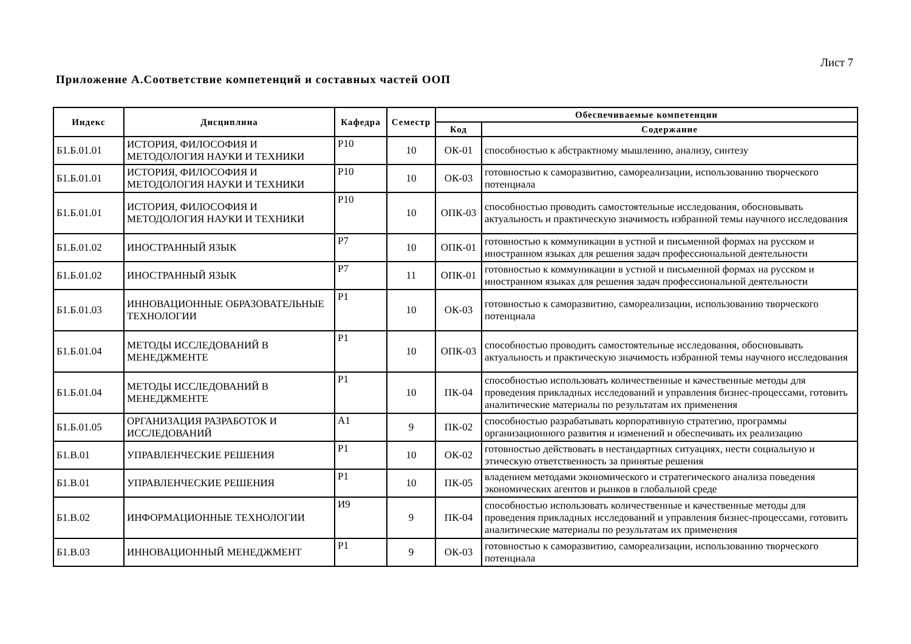Лист 7
Приложение А.Соответствие компетенций и составных частей ООП
| Индекс | Дисциплина | Кафедра | Семестр | Обеспечиваемые компетенции | |
| --- | --- | --- | --- | --- | --- |
| | | | | Код | Содержание |
| Б1.Б.01.01 | ИСТОРИЯ, ФИЛОСОФИЯ И МЕТОДОЛОГИЯ НАУКИ И ТЕХНИКИ | Р10 | 10 | ОК-01 | способностью к абстрактному мышлению, анализу, синтезу |
| Б1.Б.01.01 | ИСТОРИЯ, ФИЛОСОФИЯ И МЕТОДОЛОГИЯ НАУКИ И ТЕХНИКИ | Р10 | 10 | ОК-03 | готовностью к саморазвитию, самореализации, использованию творческого потенциала |
| Б1.Б.01.01 | ИСТОРИЯ, ФИЛОСОФИЯ И МЕТОДОЛОГИЯ НАУКИ И ТЕХНИКИ | Р10 | 10 | ОПК-03 | способностью проводить самостоятельные исследования, обосновывать актуальность и практическую значимость избранной темы научного исследования |
| Б1.Б.01.02 | ИНОСТРАННЫЙ ЯЗЫК | Р7 | 10 | ОПК-01 | готовностью к коммуникации в устной и письменной формах на русском и иностранном языках для решения задач профессиональной деятельности |
| Б1.Б.01.02 | ИНОСТРАННЫЙ ЯЗЫК | Р7 | 11 | ОПК-01 | готовностью к коммуникации в устной и письменной формах на русском и иностранном языках для решения задач профессиональной деятельности |
| Б1.Б.01.03 | ИННОВАЦИОННЫЕ ОБРАЗОВАТЕЛЬНЫЕ ТЕХНОЛОГИИ | Р1 | 10 | ОК-03 | готовностью к саморазвитию, самореализации, использованию творческого потенциала |
| Б1.Б.01.04 | МЕТОДЫ ИССЛЕДОВАНИЙ В МЕНЕДЖМЕНТЕ | Р1 | 10 | ОПК-03 | способностью проводить самостоятельные исследования, обосновывать актуальность и практическую значимость избранной темы научного исследования |
| Б1.Б.01.04 | МЕТОДЫ ИССЛЕДОВАНИЙ В МЕНЕДЖМЕНТЕ | Р1 | 10 | ПК-04 | способностью использовать количественные и качественные методы для проведения прикладных исследований и управления бизнес-процессами, готовить аналитические материалы по результатам их применения |
| Б1.Б.01.05 | ОРГАНИЗАЦИЯ РАЗРАБОТОК И ИССЛЕДОВАНИЙ | А1 | 9 | ПК-02 | способностью разрабатывать корпоративную стратегию, программы организационного развития и изменений и обеспечивать их реализацию |
| Б1.В.01 | УПРАВЛЕНЧЕСКИЕ РЕШЕНИЯ | Р1 | 10 | ОК-02 | готовностью действовать в нестандартных ситуациях, нести социальную и этическую ответственность за принятые решения |
| Б1.В.01 | УПРАВЛЕНЧЕСКИЕ РЕШЕНИЯ | Р1 | 10 | ПК-05 | владением методами экономического и стратегического анализа поведения экономических агентов и рынков в глобальной среде |
| Б1.В.02 | ИНФОРМАЦИОННЫЕ ТЕХНОЛОГИИ | И9 | 9 | ПК-04 | способностью использовать количественные и качественные методы для проведения прикладных исследований и управления бизнес-процессами, готовить аналитические материалы по результатам их применения |
| Б1.В.03 | ИННОВАЦИОННЫЙ МЕНЕДЖМЕНТ | Р1 | 9 | ОК-03 | готовностью к саморазвитию, самореализации, использованию творческого потенциала |